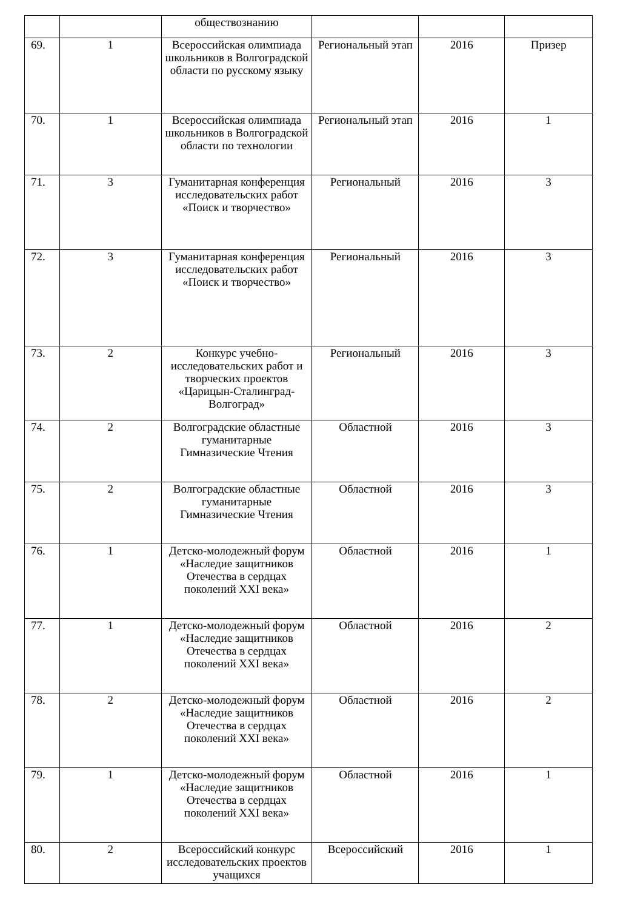| | | обществознанию | | | |
| 69. | 1 | Всероссийская олимпиада школьников в Волгоградской области по русскому языку | Региональный этап | 2016 | Призер |
| 70. | 1 | Всероссийская олимпиада школьников в Волгоградской области по технологии | Региональный этап | 2016 | 1 |
| 71. | 3 | Гуманитарная конференция исследовательских работ «Поиск и творчество» | Региональный | 2016 | 3 |
| 72. | 3 | Гуманитарная конференция исследовательских работ «Поиск и творчество» | Региональный | 2016 | 3 |
| 73. | 2 | Конкурс учебно-исследовательских работ и творческих проектов «Царицын-Сталинград-Волгоград» | Региональный | 2016 | 3 |
| 74. | 2 | Волгоградские областные гуманитарные Гимназические Чтения | Областной | 2016 | 3 |
| 75. | 2 | Волгоградские областные гуманитарные Гимназические Чтения | Областной | 2016 | 3 |
| 76. | 1 | Детско-молодежный форум «Наследие защитников Отечества в сердцах поколений XXI века» | Областной | 2016 | 1 |
| 77. | 1 | Детско-молодежный форум «Наследие защитников Отечества в сердцах поколений XXI века» | Областной | 2016 | 2 |
| 78. | 2 | Детско-молодежный форум «Наследие защитников Отечества в сердцах поколений XXI века» | Областной | 2016 | 2 |
| 79. | 1 | Детско-молодежный форум «Наследие защитников Отечества в сердцах поколений XXI века» | Областной | 2016 | 1 |
| 80. | 2 | Всероссийский конкурс исследовательских проектов учащихся | Всероссийский | 2016 | 1 |